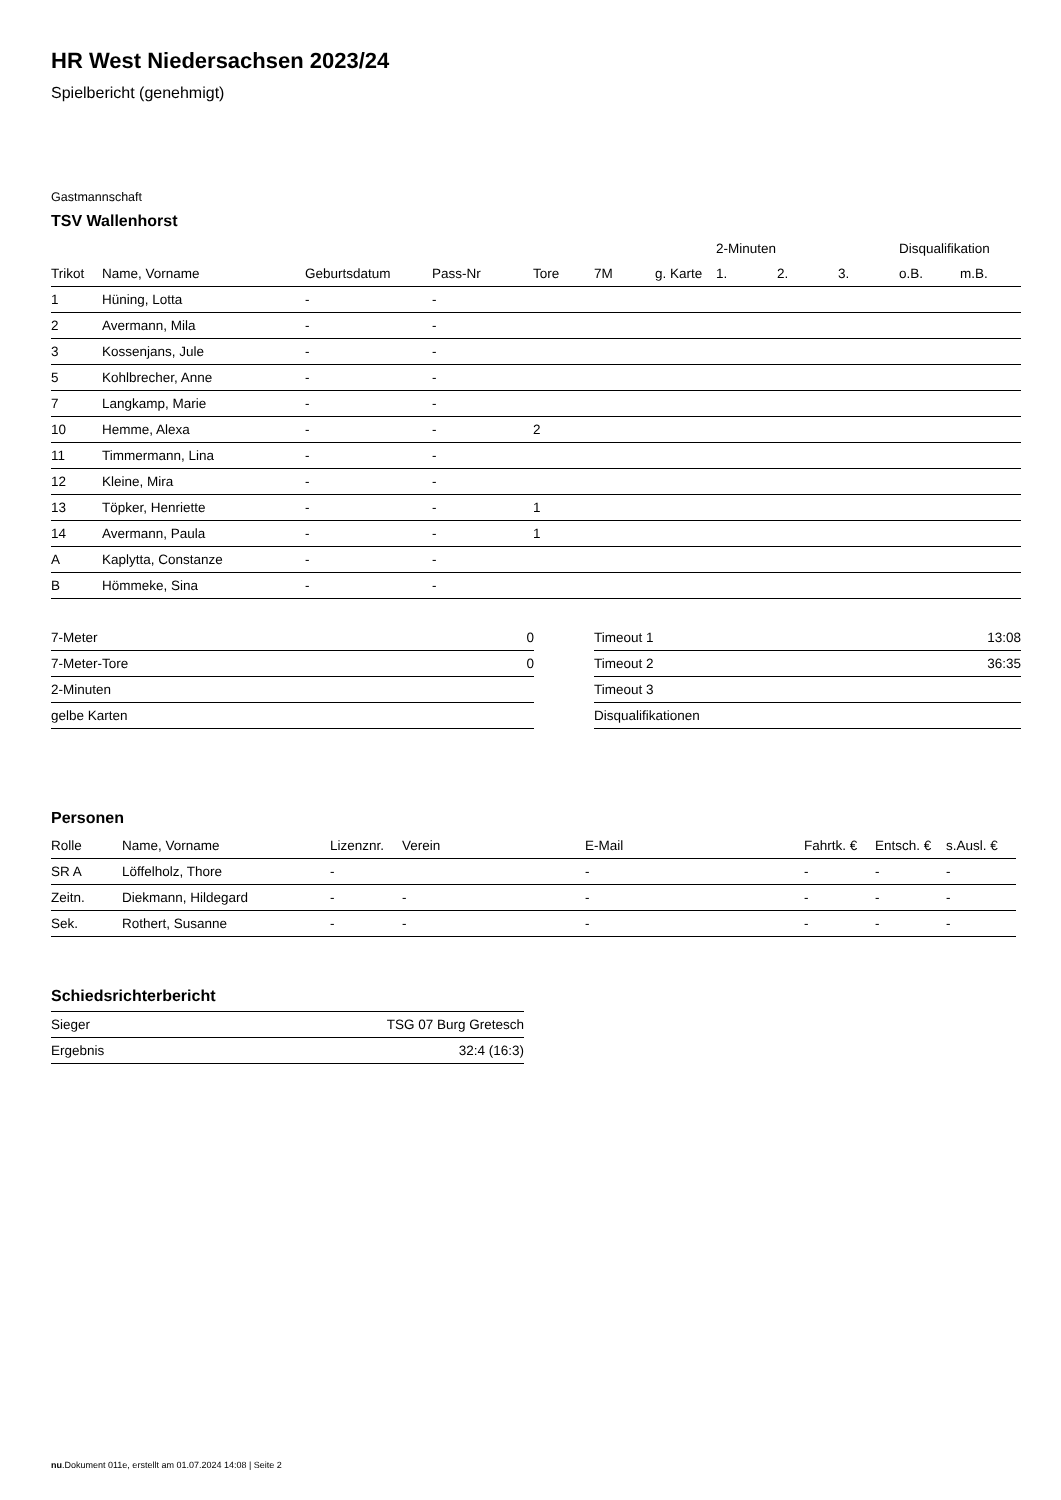HR West Niedersachsen 2023/24
Spielbericht (genehmigt)
Gastmannschaft
TSV Wallenhorst
| | | | | | | | 2-Minuten | | | Disqualifikation | |
| --- | --- | --- | --- | --- | --- | --- | --- | --- | --- | --- | --- |
| Trikot | Name, Vorname | Geburtsdatum | Pass-Nr | Tore | 7M | g. Karte | 1. | 2. | 3. | o.B. | m.B. |
| 1 | Hüning, Lotta | - | - | | | | | | | | |
| 2 | Avermann, Mila | - | - | | | | | | | | |
| 3 | Kossenjans, Jule | - | - | | | | | | | | |
| 5 | Kohlbrecher, Anne | - | - | | | | | | | | |
| 7 | Langkamp, Marie | - | - | | | | | | | | |
| 10 | Hemme, Alexa | - | - | 2 | | | | | | | |
| 11 | Timmermann, Lina | - | - | | | | | | | | |
| 12 | Kleine, Mira | - | - | | | | | | | | |
| 13 | Töpker, Henriette | - | - | 1 | | | | | | | |
| 14 | Avermann, Paula | - | - | 1 | | | | | | | |
| A | Kaplytta, Constanze | - | - | | | | | | | | |
| B | Hömmeke, Sina | - | - | | | | | | | | |
| 7-Meter | 0 |
| 7-Meter-Tore | 0 |
| 2-Minuten | |
| gelbe Karten | |
| Timeout 1 | 13:08 |
| Timeout 2 | 36:35 |
| Timeout 3 | |
| Disqualifikationen | |
Personen
| Rolle | Name, Vorname | Lizenznr. | Verein | E-Mail | Fahrtk. € | Entsch. € | s.Ausl. € |
| --- | --- | --- | --- | --- | --- | --- | --- |
| SR A | Löffelholz, Thore | - | | - | - | - | - |
| Zeitn. | Diekmann, Hildegard | - | - | - | - | - | - |
| Sek. | Rothert, Susanne | - | - | - | - | - | - |
Schiedsrichterbericht
| Sieger | TSG 07 Burg Gretesch |
| Ergebnis | 32:4 (16:3) |
nu.Dokument 011e, erstellt am 01.07.2024 14:08 | Seite 2